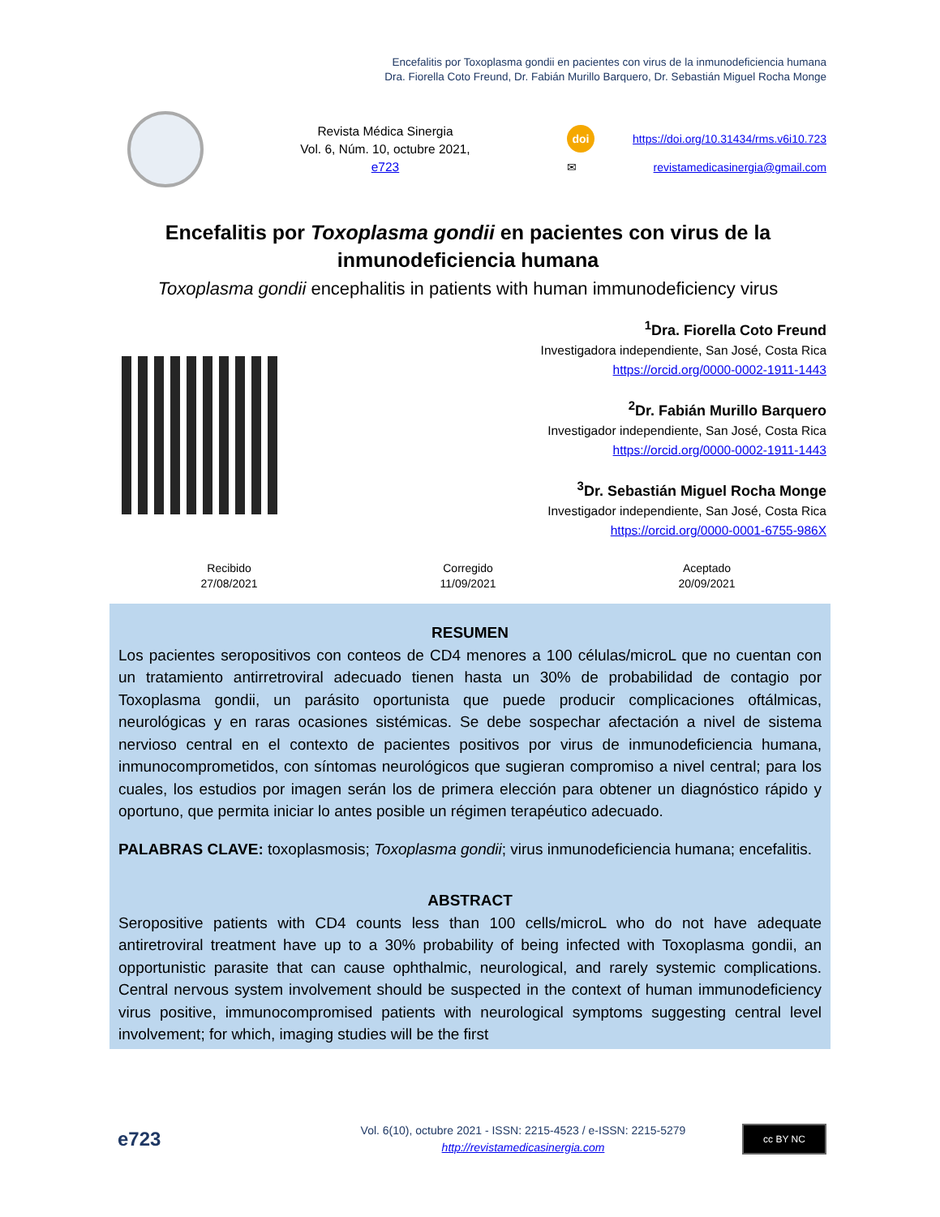Encefalitis por Toxoplasma gondii en pacientes con virus de la inmunodeficiencia humana
Dra. Fiorella Coto Freund, Dr. Fabián Murillo Barquero, Dr. Sebastián Miguel Rocha Monge
Revista Médica Sinergia
Vol. 6, Núm. 10, octubre 2021,
e723
doi https://doi.org/10.31434/rms.v6i10.723
✉ revistamedicasinergia@gmail.com
Encefalitis por Toxoplasma gondii en pacientes con virus de la inmunodeficiencia humana
Toxoplasma gondii encephalitis in patients with human immunodeficiency virus
<sup>1</sup> Dra. Fiorella Coto Freund
Investigadora independiente, San José, Costa Rica
https://orcid.org/0000-0002-1911-1443
<sup>2</sup> Dr. Fabián Murillo Barquero
Investigador independiente, San José, Costa Rica
https://orcid.org/0000-0002-1911-1443
<sup>3</sup> Dr. Sebastián Miguel Rocha Monge
Investigador independiente, San José, Costa Rica
https://orcid.org/0000-0001-6755-986X
Recibido
27/08/2021
Corregido
11/09/2021
Aceptado
20/09/2021
RESUMEN
Los pacientes seropositivos con conteos de CD4 menores a 100 células/microL que no cuentan con un tratamiento antirretroviral adecuado tienen hasta un 30% de probabilidad de contagio por Toxoplasma gondii, un parásito oportunista que puede producir complicaciones oftálmicas, neurológicas y en raras ocasiones sistémicas. Se debe sospechar afectación a nivel de sistema nervioso central en el contexto de pacientes positivos por virus de inmunodeficiencia humana, inmunocomprometidos, con síntomas neurológicos que sugieran compromiso a nivel central; para los cuales, los estudios por imagen serán los de primera elección para obtener un diagnóstico rápido y oportuno, que permita iniciar lo antes posible un régimen terapéutico adecuado.
PALABRAS CLAVE: toxoplasmosis; Toxoplasma gondii; virus inmunodeficiencia humana; encefalitis.
ABSTRACT
Seropositive patients with CD4 counts less than 100 cells/microL who do not have adequate antiretroviral treatment have up to a 30% probability of being infected with Toxoplasma gondii, an opportunistic parasite that can cause ophthalmic, neurological, and rarely systemic complications. Central nervous system involvement should be suspected in the context of human immunodeficiency virus positive, immunocompromised patients with neurological symptoms suggesting central level involvement; for which, imaging studies will be the first
e723
Vol. 6(10), octubre 2021 - ISSN: 2215-4523 / e-ISSN: 2215-5279
http://revistamedicasinergia.com
cc BY NC